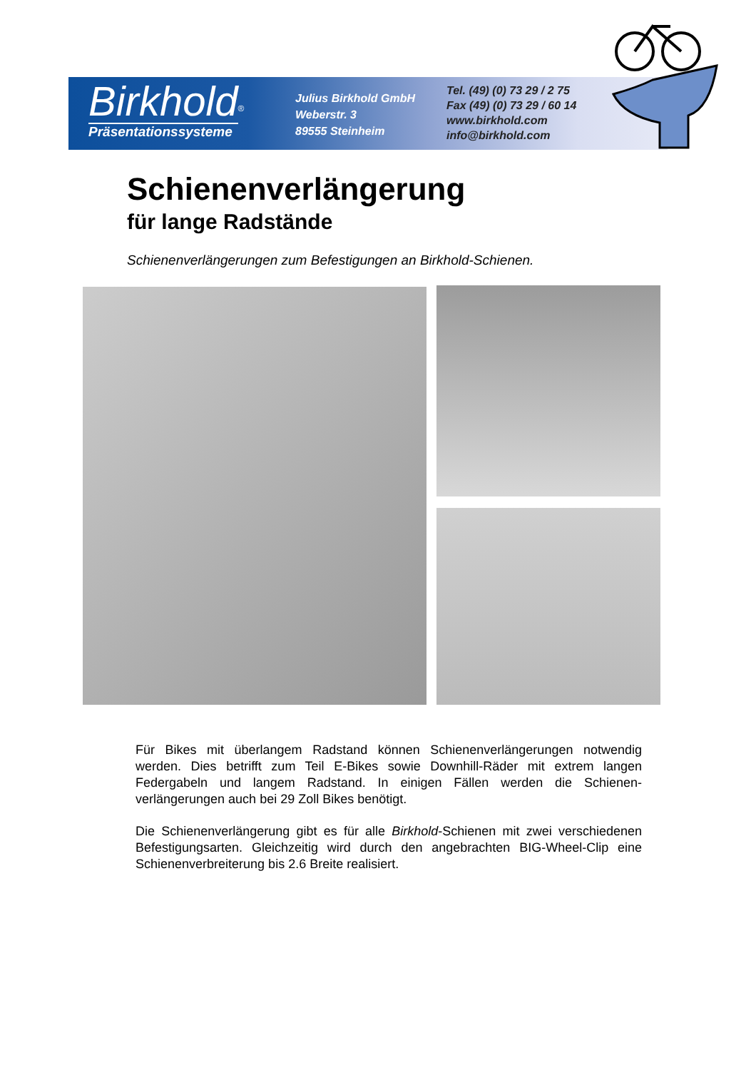Birkhold
<sup>®</sup>
Präsentationssysteme
Julius Birkhold GmbH
Weberstr. 3
89555 Steinheim
Tel. (49) (0) 73 29 / 2 75
Fax (49) (0) 73 29 / 60 14
www.birkhold.com
info@birkhold.com
Schienenverlängerung
für lange Radstände
Schienenverlängerungen zum Befestigungen an Birkhold-Schienen.
Für Bikes mit überlangem Radstand können Schienenverlängerungen notwendig werden. Dies betrifft zum Teil E-Bikes sowie Downhill-Räder mit extrem langen Federgabeln und langem Radstand. In einigen Fällen werden die Schienen-verlängerungen auch bei 29 Zoll Bikes benötigt.
Die Schienenverlängerung gibt es für alle Birkhold-Schienen mit zwei verschiedenen Befestigungsarten. Gleichzeitig wird durch den angebrachten BIG-Wheel-Clip eine Schienenverbreiterung bis 2.6 Breite realisiert.